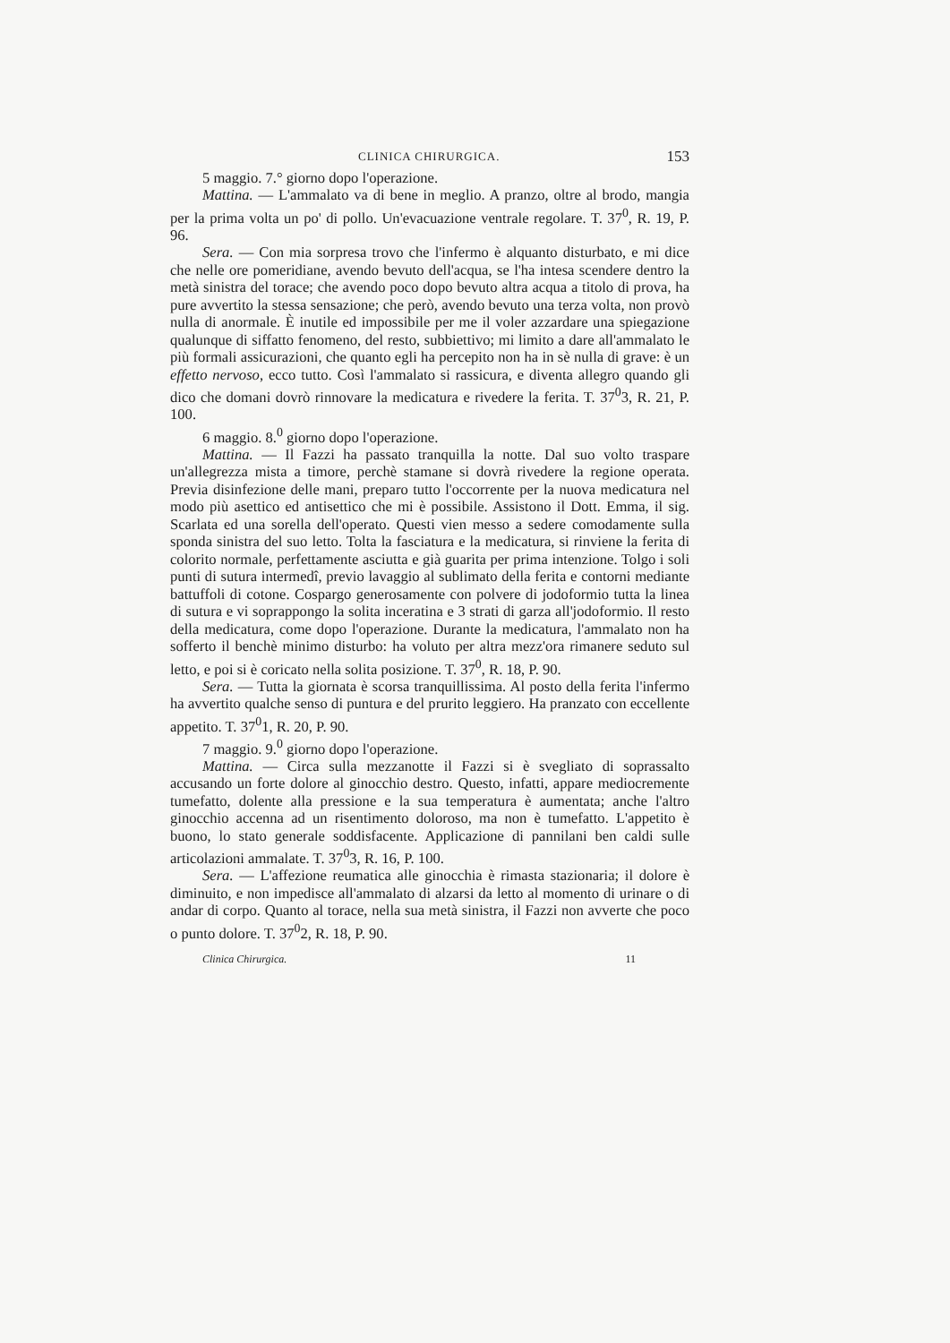CLINICA CHIRURGICA. 153
5 maggio. 7.° giorno dopo l'operazione.
Mattina. — L'ammalato va di bene in meglio. A pranzo, oltre al brodo, mangia per la prima volta un po' di pollo. Un'evacuazione ventrale regolare. T. 37<sup>0</sup>, R. 19, P. 96.
Sera. — Con mia sorpresa trovo che l'infermo è alquanto disturbato, e mi dice che nelle ore pomeridiane, avendo bevuto dell'acqua, se l'ha intesa scendere dentro la metà sinistra del torace; che avendo poco dopo bevuto altra acqua a titolo di prova, ha pure avvertito la stessa sensazione; che però, avendo bevuto una terza volta, non provò nulla di anormale. È inutile ed impossibile per me il voler azzardare una spiegazione qualunque di siffatto fenomeno, del resto, subbiettivo; mi limito a dare all'ammalato le più formali assicurazioni, che quanto egli ha percepito non ha in sè nulla di grave: è un effetto nervoso, ecco tutto. Così l'ammalato si rassicura, e diventa allegro quando gli dico che domani dovrò rinnovare la medicatura e rivedere la ferita. T. 37<sup>0</sup>3, R. 21, P. 100.
6 maggio. 8.<sup>0</sup> giorno dopo l'operazione.
Mattina. — Il Fazzi ha passato tranquilla la notte. Dal suo volto traspare un'allegrezza mista a timore, perchè stamane si dovrà rivedere la regione operata. Previa disinfezione delle mani, preparo tutto l'occorrente per la nuova medicatura nel modo più asettico ed antisettico che mi è possibile. Assistono il Dott. Emma, il sig. Scarlata ed una sorella dell'operato. Questi vien messo a sedere comodamente sulla sponda sinistra del suo letto. Tolta la fasciatura e la medicatura, si rinviene la ferita di colorito normale, perfettamente asciutta e già guarita per prima intenzione. Tolgo i soli punti di sutura intermedî, previo lavaggio al sublimato della ferita e contorni mediante battuffoli di cotone. Cospargo generosamente con polvere di jodoformio tutta la linea di sutura e vi soprappongo la solita inceratina e 3 strati di garza all'jodoformio. Il resto della medicatura, come dopo l'operazione. Durante la medicatura, l'ammalato non ha sofferto il benchè minimo disturbo: ha voluto per altra mezz'ora rimanere seduto sul letto, e poi si è coricato nella solita posizione. T. 37<sup>0</sup>, R. 18, P. 90.
Sera. — Tutta la giornata è scorsa tranquillissima. Al posto della ferita l'infermo ha avvertito qualche senso di puntura e del prurito leggiero. Ha pranzato con eccellente appetito. T. 37<sup>0</sup>1, R. 20, P. 90.
7 maggio. 9.<sup>0</sup> giorno dopo l'operazione.
Mattina. — Circa sulla mezzanotte il Fazzi si è svegliato di soprassalto accusando un forte dolore al ginocchio destro. Questo, infatti, appare mediocremente tumefatto, dolente alla pressione e la sua temperatura è aumentata; anche l'altro ginocchio accenna ad un risentimento doloroso, ma non è tumefatto. L'appetito è buono, lo stato generale soddisfacente. Applicazione di pannilani ben caldi sulle articolazioni ammalate. T. 37<sup>0</sup>3, R. 16, P. 100.
Sera. — L'affezione reumatica alle ginocchia è rimasta stazionaria; il dolore è diminuito, e non impedisce all'ammalato di alzarsi da letto al momento di urinare o di andar di corpo. Quanto al torace, nella sua metà sinistra, il Fazzi non avverte che poco o punto dolore. T. 37<sup>0</sup>2, R. 18, P. 90.
Clinica Chirurgica. 11